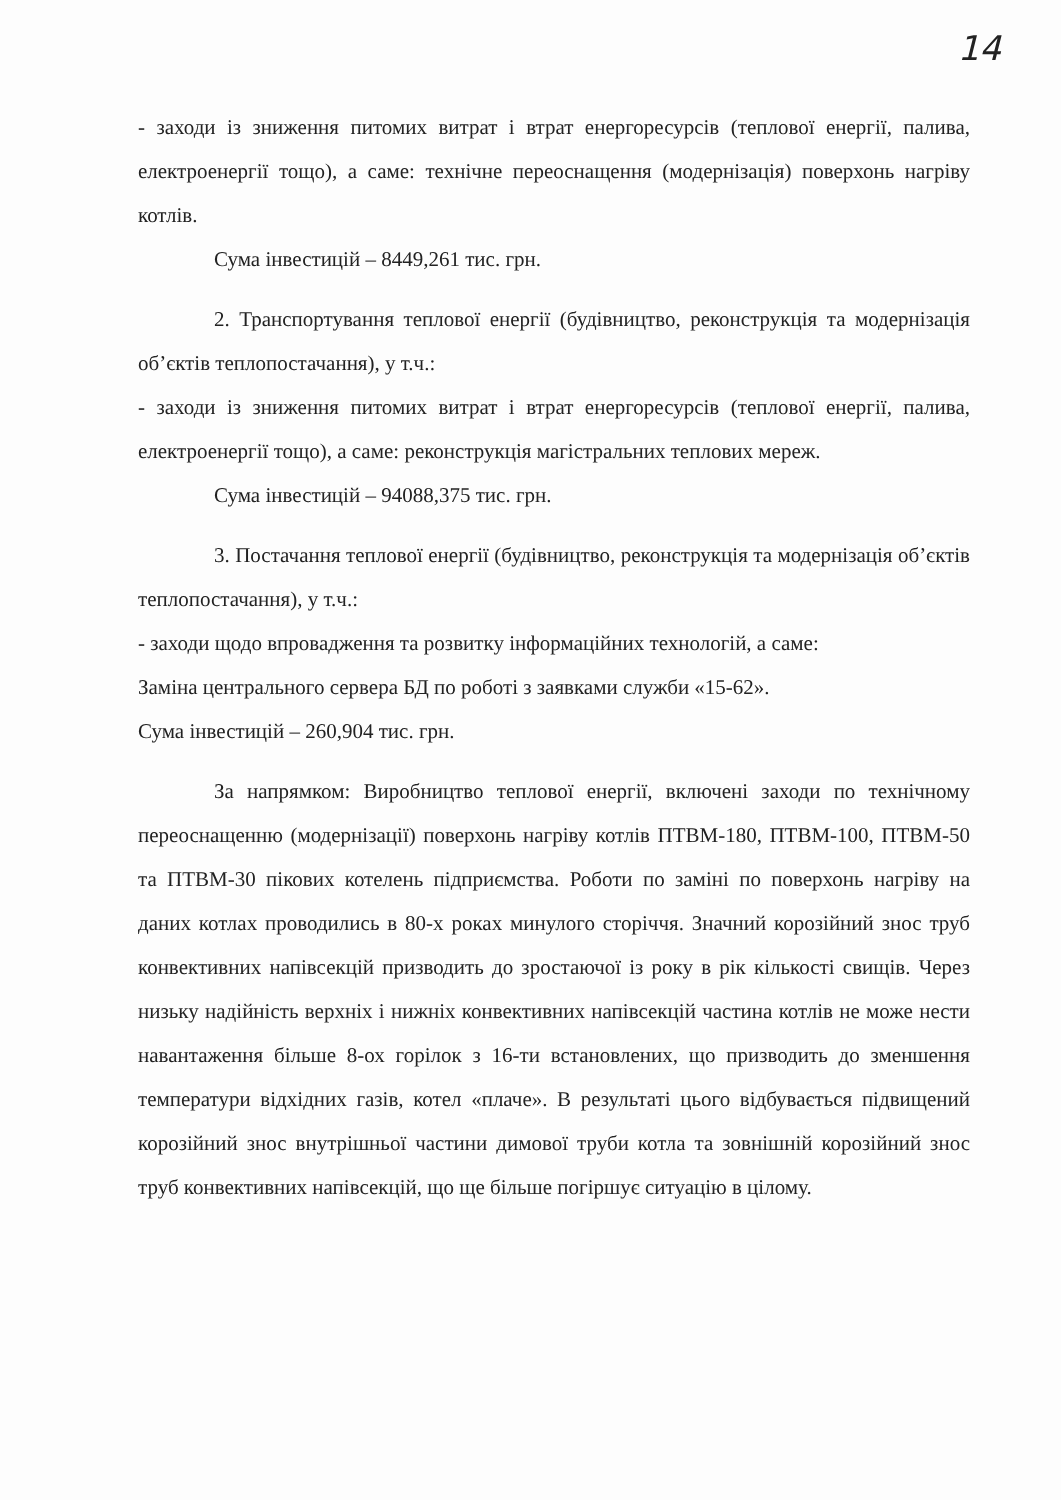14
- заходи із зниження питомих витрат і втрат енергоресурсів (теплової енергії, палива, електроенергії тощо), а саме: технічне переоснащення (модернізація) поверхонь нагріву котлів.
Сума інвестицій – 8449,261 тис. грн.
2. Транспортування теплової енергії (будівництво, реконструкція та модернізація об’єктів теплопостачання), у т.ч.:
- заходи із зниження питомих витрат і втрат енергоресурсів (теплової енергії, палива, електроенергії тощо), а саме: реконструкція магістральних теплових мереж.
Сума інвестицій – 94088,375 тис. грн.
3. Постачання теплової енергії (будівництво, реконструкція та модернізація об’єктів теплопостачання), у т.ч.:
- заходи щодо впровадження та розвитку інформаційних технологій, а саме:
Заміна центрального сервера БД по роботі з заявками служби «15-62».
Сума інвестицій – 260,904 тис. грн.
За напрямком: Виробництво теплової енергії, включені заходи по технічному переоснащенню (модернізації) поверхонь нагріву котлів ПТВМ-180, ПТВМ-100, ПТВМ-50 та ПТВМ-30 пікових котелень підприємства. Роботи по заміні по поверхонь нагріву на даних котлах проводились в 80-х роках минулого сторіччя. Значний корозійний знос труб конвективних напівсекцій призводить до зростаючої із року в рік кількості свищів. Через низьку надійність верхніх і нижніх конвективних напівсекцій частина котлів не може нести навантаження більше 8-ох горілок з 16-ти встановлених, що призводить до зменшення температури відхідних газів, котел «плаче». В результаті цього відбувається підвищений корозійний знос внутрішньої частини димової труби котла та зовнішній корозійний знос труб конвективних напівсекцій, що ще більше погіршує ситуацію в цілому.